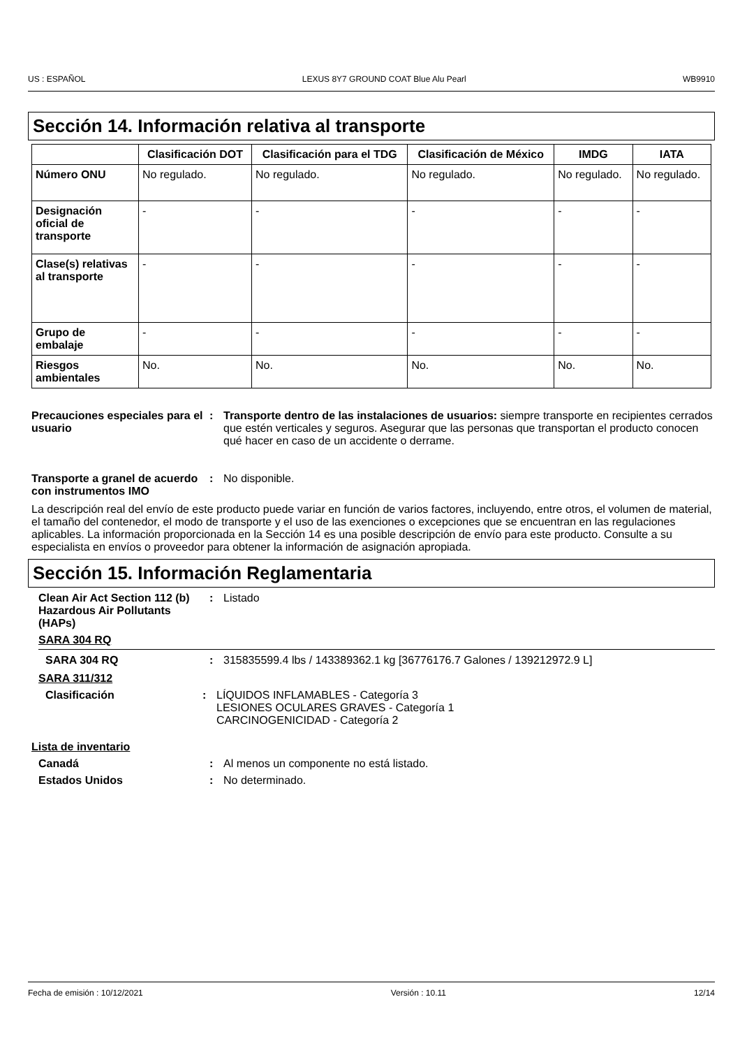US : ESPAÑOL LEXUS 8Y7 GROUND COAT Blue Alu Pearl WB9910
Sección 14. Información relativa al transporte
| | Clasificación DOT | Clasificación para el TDG | Clasificación de México | IMDG | IATA |
| --- | --- | --- | --- | --- | --- |
| Número ONU | No regulado. | No regulado. | No regulado. | No regulado. | No regulado. |
| Designación oficial de transporte | - | - | - | - | - |
| Clase(s) relativas al transporte | - | - | - | - | - |
| Grupo de embalaje | - | - | - | - | - |
| Riesgos ambientales | No. | No. | No. | No. | No. |
Precauciones especiales para el usuario
: Transporte dentro de las instalaciones de usuarios: siempre transporte en recipientes cerrados que estén verticales y seguros. Asegurar que las personas que transportan el producto conocen qué hacer en caso de un accidente o derrame.
Transporte a granel de acuerdo con instrumentos IMO
: No disponible.
La descripción real del envío de este producto puede variar en función de varios factores, incluyendo, entre otros, el volumen de material, el tamaño del contenedor, el modo de transporte y el uso de las exenciones o excepciones que se encuentran en las regulaciones aplicables. La información proporcionada en la Sección 14 es una posible descripción de envío para este producto. Consulte a su especialista en envíos o proveedor para obtener la información de asignación apropiada.
Sección 15. Información Reglamentaria
Clean Air Act Section 112 (b) Hazardous Air Pollutants (HAPs)
: Listado
SARA 304 RQ
SARA 304 RQ : 315835599.4 lbs / 143389362.1 kg [36776176.7 Galones / 139212972.9 L]
SARA 311/312
Clasificación : LÍQUIDOS INFLAMABLES - Categoría 3
LESIONES OCULARES GRAVES - Categoría 1
CARCINOGENICIDAD - Categoría 2
Lista de inventario
Canadá : Al menos un componente no está listado.
Estados Unidos : No determinado.
Fecha de emisión : 10/12/2021 Versión : 10.11 12/14